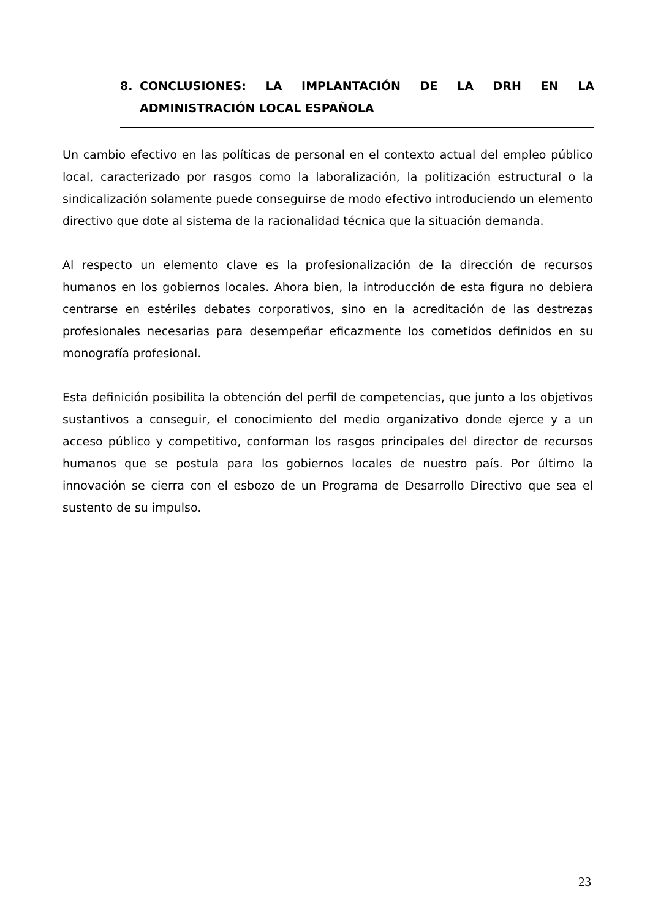8. CONCLUSIONES: LA IMPLANTACIÓN DE LA DRH EN LA
ADMINISTRACIÓN LOCAL ESPAÑOLA
Un cambio efectivo en las políticas de personal en el contexto actual del empleo público local, caracterizado por rasgos como la laboralización, la politización estructural o la sindicalización solamente puede conseguirse de modo efectivo introduciendo un elemento directivo que dote al sistema de la racionalidad técnica que la situación demanda.
Al respecto un elemento clave es la profesionalización de la dirección de recursos humanos en los gobiernos locales. Ahora bien, la introducción de esta figura no debiera centrarse en estériles debates corporativos, sino en la acreditación de las destrezas profesionales necesarias para desempeñar eficazmente los cometidos definidos en su monografía profesional.
Esta definición posibilita la obtención del perfil de competencias, que junto a los objetivos sustantivos a conseguir, el conocimiento del medio organizativo donde ejerce y a un acceso público y competitivo, conforman los rasgos principales del director de recursos humanos que se postula para los gobiernos locales de nuestro país. Por último la innovación se cierra con el esbozo de un Programa de Desarrollo Directivo que sea el sustento de su impulso.
23